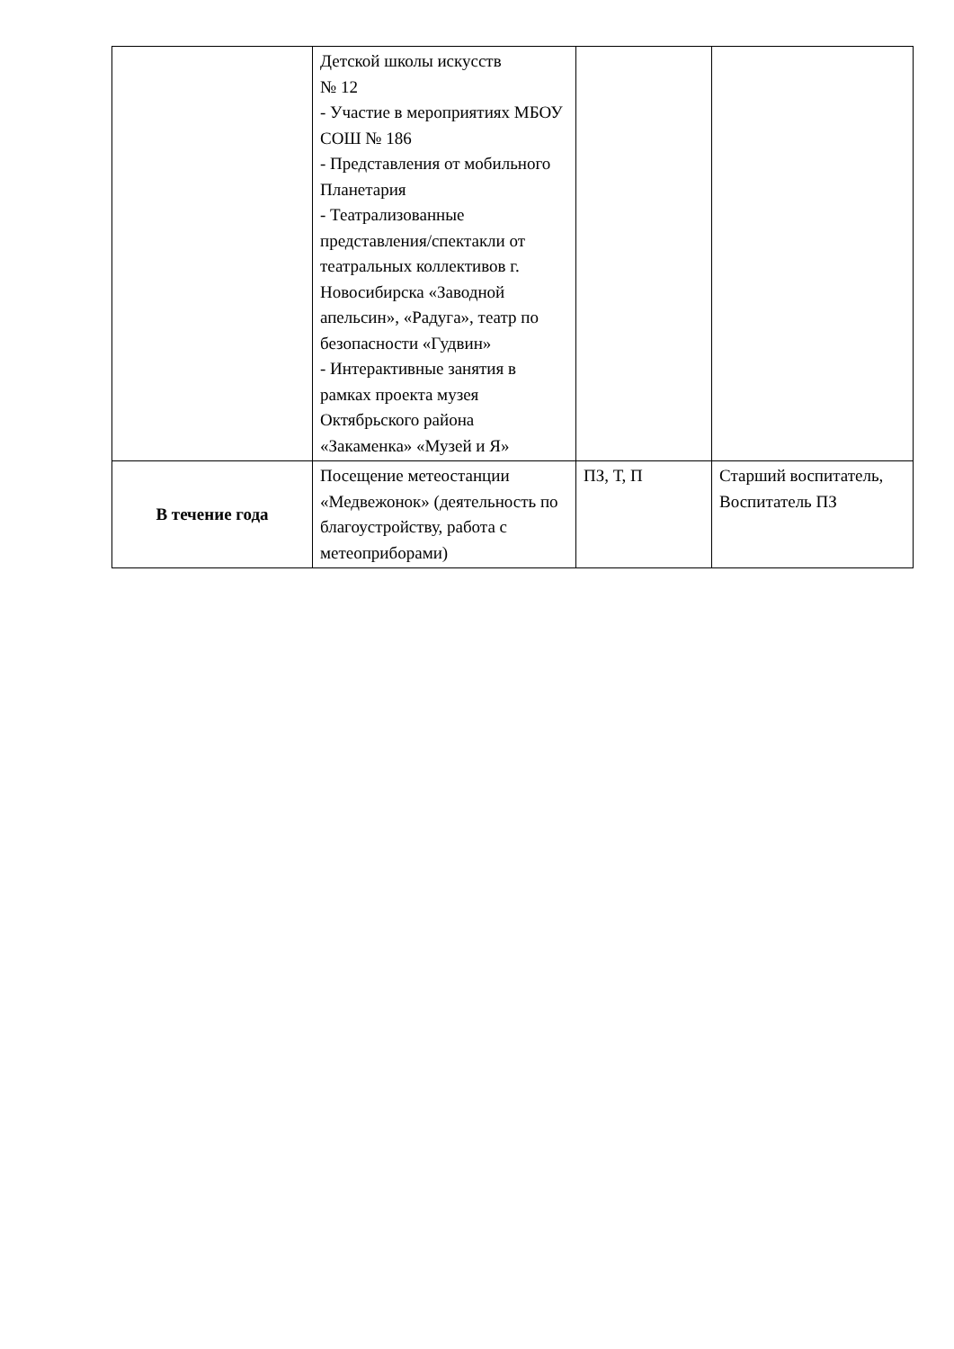| | Детской школы искусств № 12 - Участие в мероприятиях МБОУ СОШ № 186 - Представления от мобильного Планетария - Театрализованные представления/спектакли от театральных коллективов г. Новосибирска «Заводной апельсин», «Радуга», театр по безопасности «Гудвин» - Интерактивные занятия в рамках проекта музея Октябрьского района «Закаменка» «Музей и Я» | | |
| В течение года | Посещение метеостанции «Медвежонок» (деятельность по благоустройству, работа с метеоприборами) | ПЗ, Т, П | Старший воспитатель, Воспитатель ПЗ |